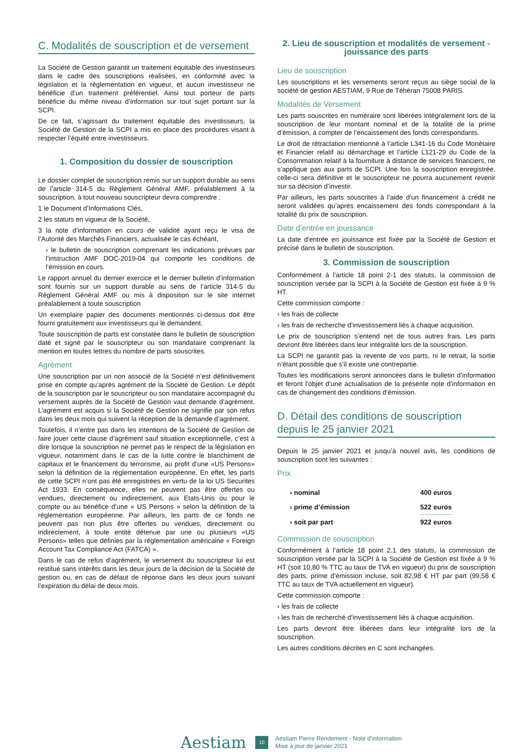C. Modalités de souscription et de versement
La Société de Gestion garantit un traitement équitable des investisseurs dans le cadre des souscriptions réalisées, en conformité avec la législation et la réglementation en vigueur, et aucun investisseur ne bénéficie d’un traitement préférentiel. Ainsi tout porteur de parts bénéficie du même niveau d’information sur tout sujet portant sur la SCPI.
De ce fait, s’agissant du traitement équitable des investisseurs, la Société de Gestion de la SCPI a mis en place des procédures visant à respecter l’équité entre investisseurs.
1. Composition du dossier de souscription
Le dossier complet de souscription remis sur un support durable au sens de l’article 314-5 du Règlement Général AMF, préalablement à la souscription, à tout nouveau souscripteur devra comprendre :
1 le Document d’Informations Clés,
2 les statuts en vigueur de la Société,
3 la note d’information en cours de validité ayant reçu le visa de l’Autorité des Marchés Financiers, actualisée le cas échéant,
› le bulletin de souscription comprenant les indications prévues par l’instruction AMF DOC-2019-04 qui comporte les conditions de l’émission en cours.
Le rapport annuel du dernier exercice et le dernier bulletin d’information sont fournis sur un support durable au sens de l’article 314-5 du Règlement Général AMF ou mis à disposition sur le site internet préalablement à toute souscription
Un exemplaire papier des documents mentionnés ci-dessus doit être fourni gratuitement aux investisseurs qui le demandent.
Toute souscription de parts est constatée dans le bulletin de souscription daté et signé par le souscripteur ou son mandataire comprenant la mention en toutes lettres du nombre de parts souscrites.
Agrément
Une souscription par un non associé de la Société n’est définitivement prise en compte qu’après agrément de la Société de Gestion. Le dépôt de la souscription par le souscripteur ou son mandataire accompagné du versement auprès de la Société de Gestion vaut demande d’agrément. L’agrément est acquis si la Société de Gestion ne signifie par son refus dans les deux mois qui suivent la réception de la demande d’agrément.
Toutefois, il n’entre pas dans les intentions de la Société de Gestion de faire jouer cette clause d’agrément sauf situation exceptionnelle, c’est à dire lorsque la souscription ne permet pas le respect de la législation en vigueur, notamment dans le cas de la lutte contre le blanchiment de capitaux et le financement du terrorisme, au profit d’une «US Persons» selon la définition de la réglementation européenne. En effet, les parts de cette SCPI n’ont pas été enregistrées en vertu de la loi US Securites Act 1933. En conséquence, elles ne peuvent pas être offertes ou vendues, directement ou indirectement, aux Etats-Unis ou pour le compte ou au bénéfice d’une « US Persons » selon la définition de la réglementation européenne. Par ailleurs, les parts de ce fonds ne peuvent pas non plus être offertes ou vendues, directement ou indirectement, à toute entité détenue par une ou plusieurs «US Persons» telles que définies par la réglementation américaine « Foreign Account Tax Compliance Act (FATCA) ».
Dans le cas de refus d’agrément, le versement du souscripteur lui est restitué sans intérêts dans les deux jours de la décision de la Société de gestion ou, en cas de défaut de réponse dans les deux jours suivant l’expiration du délai de deux mois.
2. Lieu de souscription et modalités de versement - jouissance des parts
Lieu de souscription
Les souscriptions et les versements seront reçus au siège social de la société de gestion AESTIAM, 9 Rue de Téhéran 75008 PARIS.
Modalités de Versement
Les parts souscrites en numéraire sont libérées intégralement lors de la souscription de leur montant nominal et de la totalité de la prime d’émission, à compter de l’encaissement des fonds correspondants.
Le droit de rétractation mentionné à l’article L341-16 du Code Monétaire et Financier relatif au démarchage et l’article L121-29 du Code de la Consommation relatif à la fourniture à distance de services financiers, ne s’applique pas aux parts de SCPI. Une fois la souscription enregistrée, celle-ci sera définitive et le souscripteur ne pourra aucunement revenir sur sa décision d’investir.
Par ailleurs, les parts souscrites à l’aide d’un financement à crédit ne seront validées qu’après encaissement des fonds correspondant à la totalité du prix de souscription.
Date d’entrée en jouissance
La date d’entrée en jouissance est fixée par la Société de Gestion et précisé dans le bulletin de souscription.
3. Commission de souscription
Conformément à l’article 18 point 2-1 des statuts, la commission de souscription versée par la SCPI à la Société de Gestion est fixée à 9 % HT.
Cette commission comporte :
› les frais de collecte
› les frais de recherche d’investissement liés à chaque acquisition.
Le prix de souscription s’entend net de tous autres frais. Les parts devront être libérées dans leur intégralité lors de la souscription.
La SCPI ne garantit pas la revente de vos parts, ni le retrait, la sortie n’étant possible que s’il existe une contrepartie.
Toutes les modifications seront annoncées dans le bulletin d’information et feront l’objet d’une actualisation de la présente note d’information en cas de changement des conditions d’émission.
D. Détail des conditions de souscription depuis le 25 janvier 2021
Depuis le 25 janvier 2021 et jusqu’à nouvel avis, les conditions de souscription sont les suivantes :
Prix
| › nominal | 400 euros |
| › prime d’émission | 522 euros |
| › soit par part | 922 euros |
Commission de souscription
Conformément à l’article 18 point 2.1 des statuts, la commission de souscription versée par la SCPI à la Société de Gestion est fixée à 9 % HT (soit 10,80 % TTC au taux de TVA en vigueur) du prix de souscription des parts, prime d’émission incluse, soit 82,98 € HT par part (99,58 € TTC au taux de TVA actuellement en vigueur).
Cette commission comporte :
› les frais de collecte
› les frais de recherché d’investissement liés à chaque acquisition.
Les parts devront être libérées dans leur intégralité lors de la souscription.
Les autres conditions décrites en C sont inchangées.
Aestiam 10 Aestiam Pierre Rendement - Note d’information
Mise à jour de janvier 2021